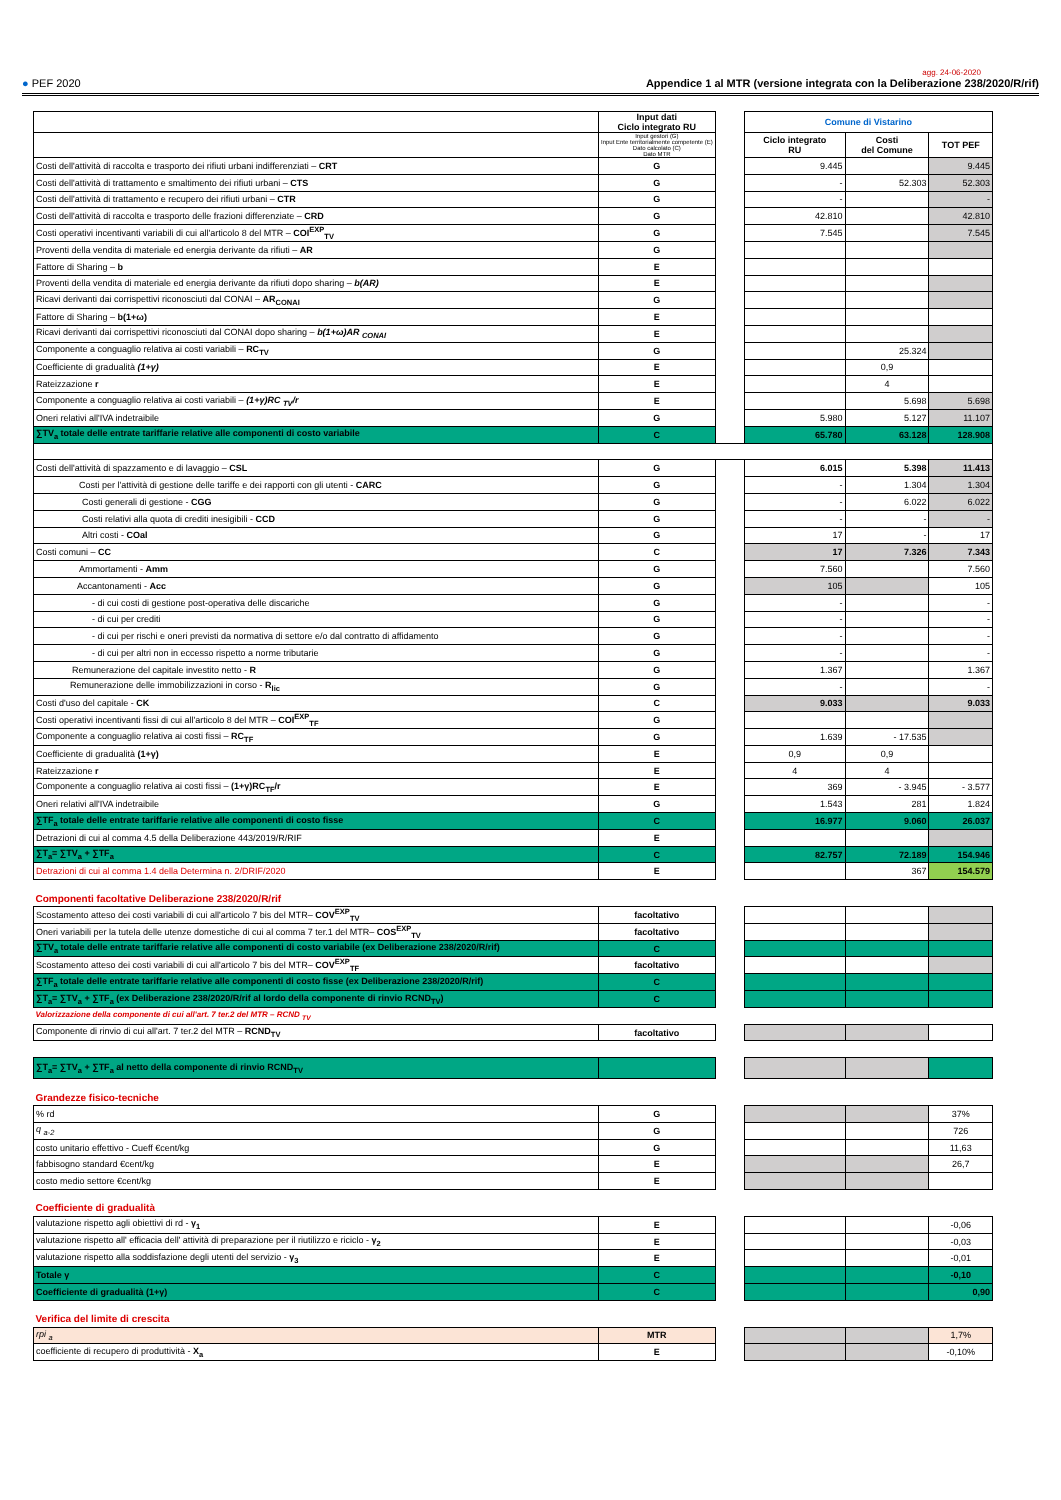agg. 24-06-2020
● PEF 2020 Appendice 1 al MTR (versione integrata con la Deliberazione 238/2020/R/rif)
| | Input dati Ciclo integrato RU | | Comune di Vistarino | | |
| | Input gestori (G) Input Ente territorialmente competente (E) Dato calcolato (C) Dato MTR | | Ciclo integrato RU | Costi del Comune | TOT PEF |
| Costi dell'attività di raccolta e trasporto dei rifiuti urbani indifferenziati – CRT | G | | 9.445 | | 9.445 |
| Costi dell'attività di trattamento e smaltimento dei rifiuti urbani – CTS | G | | - | 52.303 | 52.303 |
| Costi dell'attività di trattamento e recupero dei rifiuti urbani – CTR | G | | - | | - |
| Costi dell'attività di raccolta e trasporto delle frazioni differenziate – CRD | G | | 42.810 | | 42.810 |
| Costi operativi incentivanti variabili di cui all'articolo 8 del MTR – COI<sup>EXP</sup><sub>TV</sub> | G | | 7.545 | | 7.545 |
| Proventi della vendita di materiale ed energia derivante da rifiuti – AR | G | | | | |
| Fattore di Sharing – b | E | | | | |
| Proventi della vendita di materiale ed energia derivante da rifiuti dopo sharing – b(AR) | E | | | | |
| Ricavi derivanti dai corrispettivi riconosciuti dal CONAI – AR<sub>CONAI</sub> | G | | | | |
| Fattore di Sharing – b(1+ω) | E | | | | |
| Ricavi derivanti dai corrispettivi riconosciuti dal CONAI dopo sharing – b(1+ω)AR <sub>CONAI</sub> | E | | | | |
| Componente a conguaglio relativa ai costi variabili – RC<sub>TV</sub> | G | | | 25.324 | |
| Coefficiente di gradualità (1+γ) | E | | | 0,9 | |
| Rateizzazione r | E | | | 4 | |
| Componente a conguaglio relativa ai costi variabili – (1+γ)RC <sub>TV</sub>/r | E | | | 5.698 | 5.698 |
| Oneri relativi all'IVA indetraibile | G | | 5.980 | 5.127 | 11.107 |
| ∑TV<sub>a</sub> totale delle entrate tariffarie relative alle componenti di costo variabile | C | | 65.780 | 63.128 | 128.908 |
| Costi dell'attività di spazzamento e di lavaggio – CSL | G | | 6.015 | 5.398 | 11.413 |
| Costi per l'attività di gestione delle tariffe e dei rapporti con gli utenti - CARC | G | | - | 1.304 | 1.304 |
| Costi generali di gestione - CGG | G | | - | 6.022 | 6.022 |
| Costi relativi alla quota di crediti inesigibili - CCD | G | | - | - | - |
| Altri costi - COal | G | | 17 | - | 17 |
| Costi comuni – CC | C | | 17 | 7.326 | 7.343 |
| Ammortamenti - Amm | G | | 7.560 | | 7.560 |
| Accantonamenti - Acc | G | | 105 | | 105 |
| - di cui costi di gestione post-operativa delle discariche | G | | - | | - |
| - di cui per crediti | G | | - | | - |
| - di cui per rischi e oneri previsti da normativa di settore e/o dal contratto di affidamento | G | | - | | - |
| - di cui per altri non in eccesso rispetto a norme tributarie | G | | - | | - |
| Remunerazione del capitale investito netto - R | G | | 1.367 | | 1.367 |
| Remunerazione delle immobilizzazioni in corso - R<sub>lic</sub> | G | | - | | - |
| Costi d'uso del capitale - CK | C | | 9.033 | | 9.033 |
| Costi operativi incentivanti fissi di cui all'articolo 8 del MTR – COI<sup>EXP</sup><sub>TF</sub> | G | | | | |
| Componente a conguaglio relativa ai costi fissi – RC<sub>TF</sub> | G | | 1.639 | - 17.535 | |
| Coefficiente di gradualità (1+γ) | E | | 0,9 | 0,9 | |
| Rateizzazione r | E | | 4 | 4 | |
| Componente a conguaglio relativa ai costi fissi – (1+γ)RC<sub>TF</sub>/r | E | | 369 | - 3.945 | - 3.577 |
| Oneri relativi all'IVA indetraibile | G | | 1.543 | 281 | 1.824 |
| ∑TF<sub>a</sub> totale delle entrate tariffarie relative alle componenti di costo fisse | C | | 16.977 | 9.060 | 26.037 |
| Detrazioni di cui al comma 4.5 della Deliberazione 443/2019/R/RIF | E | | | | |
| ∑T<sub>a</sub>= ∑TV<sub>a</sub> + ∑TF<sub>a</sub> | C | | 82.757 | 72.189 | 154.946 |
| Detrazioni di cui al comma 1.4 della Determina n. 2/DRIF/2020 | E | | | 367 | 154.579 |
| Componenti facoltative Deliberazione 238/2020/R/rif | | | | | |
| Scostamento atteso dei costi variabili di cui all'articolo 7 bis del MTR– COV<sup>EXP</sup><sub>TV</sub> | facoltativo | | | | |
| Oneri variabili per la tutela delle utenze domestiche di cui al comma 7 ter.1 del MTR– COS<sup>EXP</sup><sub>TV</sub> | facoltativo | | | | |
| ∑TV<sub>a</sub> totale delle entrate tariffarie relative alle componenti di costo variabile (ex Deliberazione 238/2020/R/rif) | C | | | | |
| Scostamento atteso dei costi variabili di cui all'articolo 7 bis del MTR– COV<sup>EXP</sup><sub>TF</sub> | facoltativo | | | | |
| ∑TF<sub>a</sub> totale delle entrate tariffarie relative alle componenti di costo fisse (ex Deliberazione 238/2020/R/rif) | C | | | | |
| ∑T<sub>a</sub>= ∑TV<sub>a</sub> + ∑TF<sub>a</sub> (ex Deliberazione 238/2020/R/rif al lordo della componente di rinvio RCND<sub>TV</sub>) | C | | | | |
| Valorizzazione della componente di cui all'art. 7 ter.2 del MTR – RCND <sub>TV</sub> | | | | | |
| Componente di rinvio di cui all'art. 7 ter.2 del MTR – RCND<sub>TV</sub> | facoltativo | | | | |
| ∑T<sub>a</sub>= ∑TV<sub>a</sub> + ∑TF<sub>a</sub> al netto della componente di rinvio RCND<sub>TV</sub> | | | | | |
| Grandezze fisico-tecniche | | | | | |
| % rd | G | | | | 37% |
| q <sub>a-2</sub> | G | | | | 726 |
| costo unitario effettivo - Cueff €cent/kg | G | | | | 11,63 |
| fabbisogno standard €cent/kg | E | | | | 26,7 |
| costo medio settore €cent/kg | E | | | | |
| Coefficiente di gradualità | | | | | |
| valutazione rispetto agli obiettivi di rd - γ<sub>1</sub> | E | | | | -0,06 |
| valutazione rispetto all' efficacia dell' attività di preparazione per il riutilizzo e riciclo - γ<sub>2</sub> | E | | | | -0,03 |
| valutazione rispetto alla soddisfazione degli utenti del servizio - γ<sub>3</sub> | E | | | | -0,01 |
| Totale γ | C | | | | -0,10 |
| Coefficiente di gradualità (1+γ) | C | | | | 0,90 |
| Verifica del limite di crescita | | | | | |
| rpi <sub>a</sub> | MTR | | | | 1,7% |
| coefficiente di recupero di produttività - X<sub>a</sub> | E | | | | -0,10% |